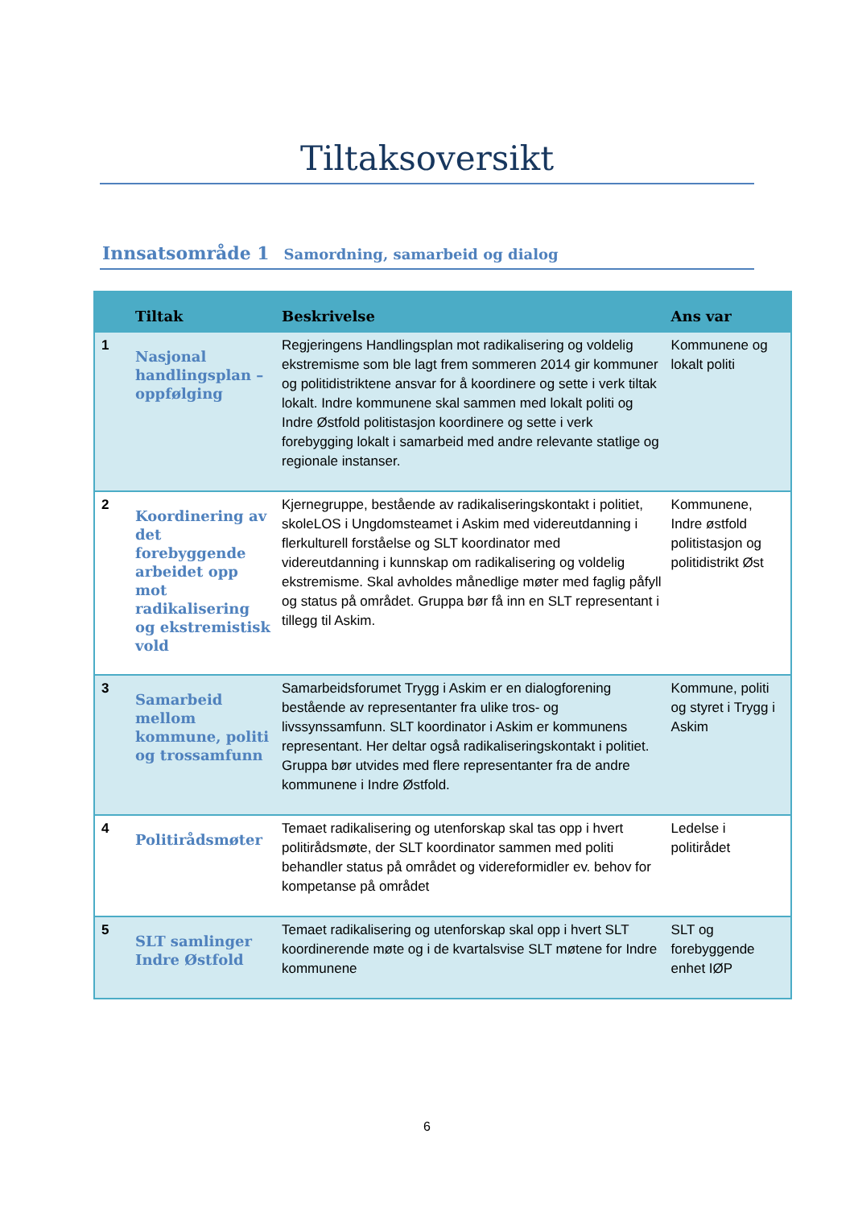Tiltaksoversikt
Innsatsområde 1 Samordning, samarbeid og dialog
| | Tiltak | Beskrivelse | Ans var |
| --- | --- | --- | --- |
| 1 | Nasjonal handlingsplan – oppfølging | Regjeringens Handlingsplan mot radikalisering og voldelig ekstremisme som ble lagt frem sommeren 2014 gir kommuner og politidistriktene ansvar for å koordinere og sette i verk tiltak lokalt. Indre kommunene skal sammen med lokalt politi og Indre Østfold politistasjon koordinere og sette i verk forebygging lokalt i samarbeid med andre relevante statlige og regionale instanser. | Kommunene og lokalt politi |
| 2 | Koordinering av det forebyggende arbeidet opp mot radikalisering og ekstremistisk vold | Kjernegruppe, bestående av radikaliseringskontakt i politiet, skoleLOS i Ungdomsteamet i Askim med videreutdanning i flerkulturell forståelse og SLT koordinator med videreutdanning i kunnskap om radikalisering og voldelig ekstremisme. Skal avholdes månedlige møter med faglig påfyll og status på området. Gruppa bør få inn en SLT representant i tillegg til Askim. | Kommunene, Indre østfold politistasjon og politidistrikt Øst |
| 3 | Samarbeid mellom kommune, politi og trossamfunn | Samarbeidsforumet Trygg i Askim er en dialogforening bestående av representanter fra ulike tros- og livssynssamfunn. SLT koordinator i Askim er kommunens representant. Her deltar også radikaliseringskontakt i politiet. Gruppa bør utvides med flere representanter fra de andre kommunene i Indre Østfold. | Kommune, politi og styret i Trygg i Askim |
| 4 | Politirådsmøter | Temaet radikalisering og utenforskap skal tas opp i hvert politirådsmøte, der SLT koordinator sammen med politi behandler status på området og videreformidler ev. behov for kompetanse på området | Ledelse i politirådet |
| 5 | SLT samlinger Indre Østfold | Temaet radikalisering og utenforskap skal opp i hvert SLT koordinerende møte og i de kvartalsvise SLT møtene for Indre kommunene | SLT og forebyggende enhet IØP |
6